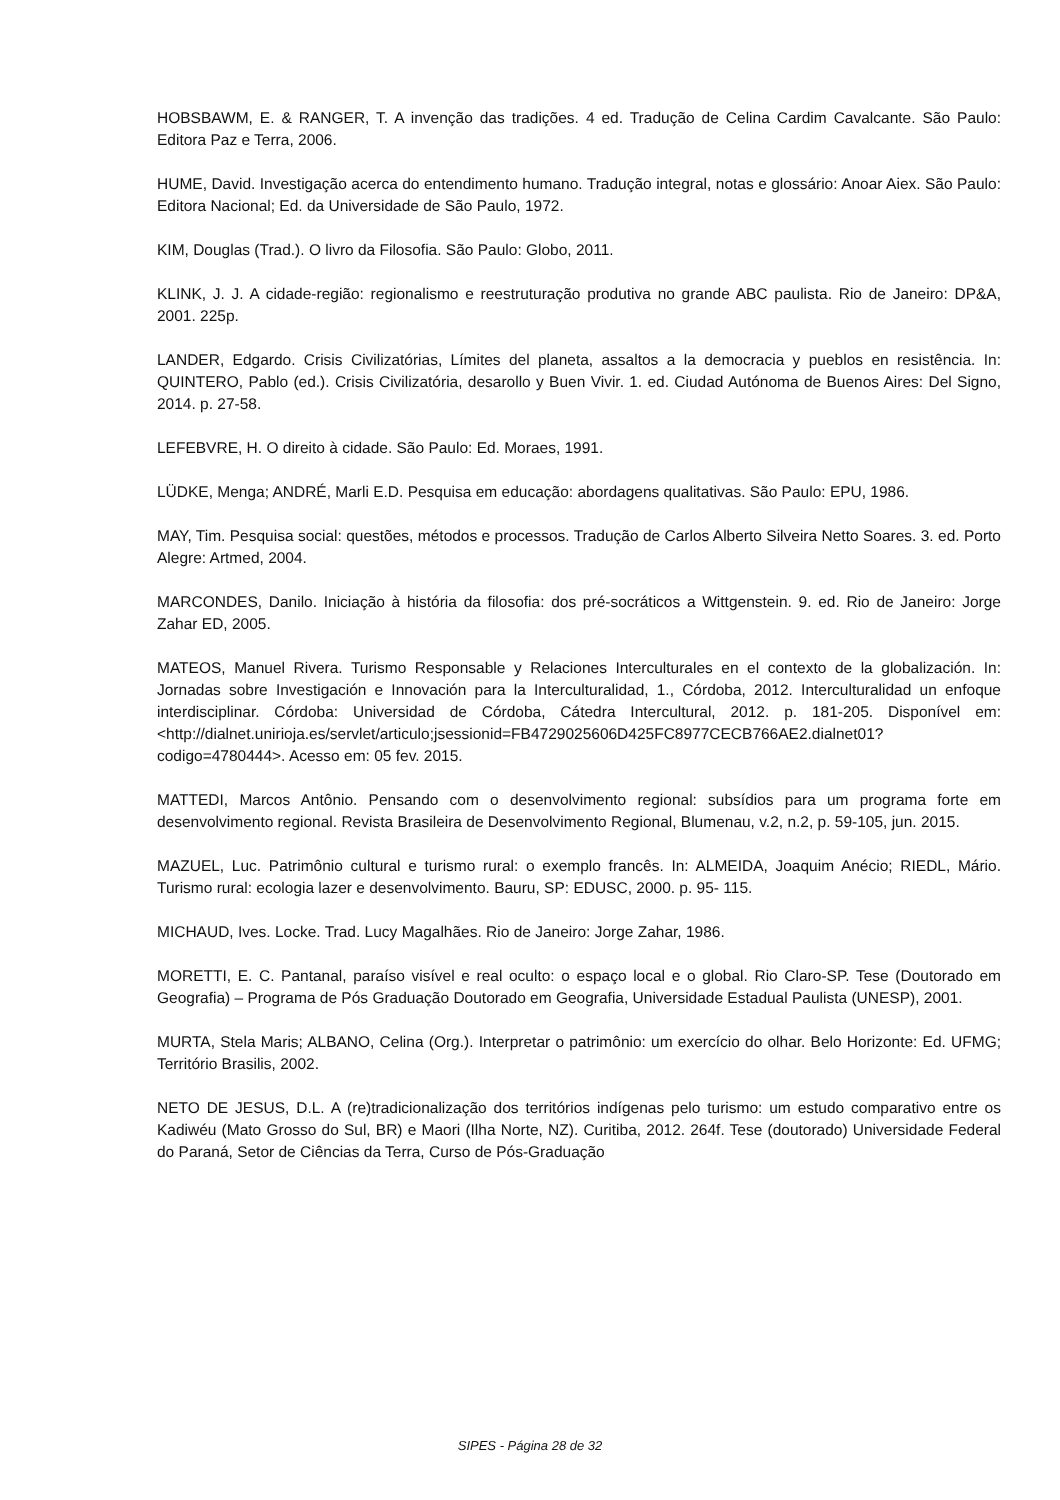HOBSBAWM, E. & RANGER, T. A invenção das tradições. 4 ed. Tradução de Celina Cardim Cavalcante. São Paulo: Editora Paz e Terra, 2006.
HUME, David. Investigação acerca do entendimento humano. Tradução integral, notas e glossário: Anoar Aiex. São Paulo: Editora Nacional; Ed. da Universidade de São Paulo, 1972.
KIM, Douglas (Trad.). O livro da Filosofia. São Paulo: Globo, 2011.
KLINK, J. J. A cidade-região: regionalismo e reestruturação produtiva no grande ABC paulista. Rio de Janeiro: DP&A, 2001. 225p.
LANDER, Edgardo. Crisis Civilizatórias, Límites del planeta, assaltos a la democracia y pueblos en resistência. In: QUINTERO, Pablo (ed.). Crisis Civilizatória, desarollo y Buen Vivir. 1. ed. Ciudad Autónoma de Buenos Aires: Del Signo, 2014. p. 27-58.
LEFEBVRE, H. O direito à cidade. São Paulo: Ed. Moraes, 1991.
LÜDKE, Menga; ANDRÉ, Marli E.D. Pesquisa em educação: abordagens qualitativas. São Paulo: EPU, 1986.
MAY, Tim. Pesquisa social: questões, métodos e processos. Tradução de Carlos Alberto Silveira Netto Soares. 3. ed. Porto Alegre: Artmed, 2004.
MARCONDES, Danilo. Iniciação à história da filosofia: dos pré-socráticos a Wittgenstein. 9. ed. Rio de Janeiro: Jorge Zahar ED, 2005.
MATEOS, Manuel Rivera. Turismo Responsable y Relaciones Interculturales en el contexto de la globalización. In: Jornadas sobre Investigación e Innovación para la Interculturalidad, 1., Córdoba, 2012. Interculturalidad un enfoque interdisciplinar. Córdoba: Universidad de Córdoba, Cátedra Intercultural, 2012. p. 181-205. Disponível em: <http://dialnet.unirioja.es/servlet/articulo;jsessionid=FB4729025606D425FC8977CECB766AE2.dialnet01?codigo=4780444>. Acesso em: 05 fev. 2015.
MATTEDI, Marcos Antônio. Pensando com o desenvolvimento regional: subsídios para um programa forte em desenvolvimento regional. Revista Brasileira de Desenvolvimento Regional, Blumenau, v.2, n.2, p. 59-105, jun. 2015.
MAZUEL, Luc. Patrimônio cultural e turismo rural: o exemplo francês. In: ALMEIDA, Joaquim Anécio; RIEDL, Mário. Turismo rural: ecologia lazer e desenvolvimento. Bauru, SP: EDUSC, 2000. p. 95- 115.
MICHAUD, Ives. Locke. Trad. Lucy Magalhães. Rio de Janeiro: Jorge Zahar, 1986.
MORETTI, E. C. Pantanal, paraíso visível e real oculto: o espaço local e o global. Rio Claro-SP. Tese (Doutorado em Geografia) – Programa de Pós Graduação Doutorado em Geografia, Universidade Estadual Paulista (UNESP), 2001.
MURTA, Stela Maris; ALBANO, Celina (Org.). Interpretar o patrimônio: um exercício do olhar. Belo Horizonte: Ed. UFMG; Território Brasilis, 2002.
NETO DE JESUS, D.L. A (re)tradicionalização dos territórios indígenas pelo turismo: um estudo comparativo entre os Kadiwéu (Mato Grosso do Sul, BR) e Maori (Ilha Norte, NZ). Curitiba, 2012. 264f. Tese (doutorado) Universidade Federal do Paraná, Setor de Ciências da Terra, Curso de Pós-Graduação
SIPES - Página 28 de 32